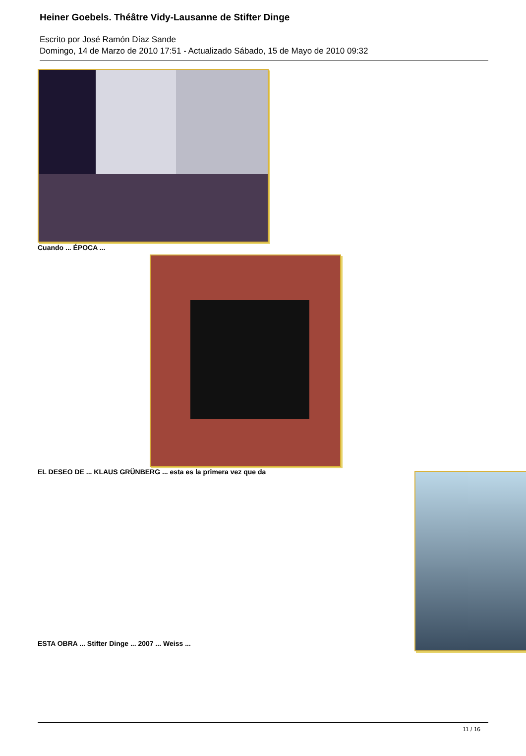Heiner Goebels. Théâtre Vidy-Lausanne de Stifter Dinge
Escrito por José Ramón Díaz Sande
Domingo, 14 de Marzo de 2010 17:51 - Actualizado Sábado, 15 de Mayo de 2010 09:32
Cuando ... ÉPOCA ...
EL DESEO DE ... KLAUS GRÜNBERG ... esta es la primera vez que da
ESTA OBRA ... Stifter Dinge ... 2007 ... Weiss ...
11 / 16